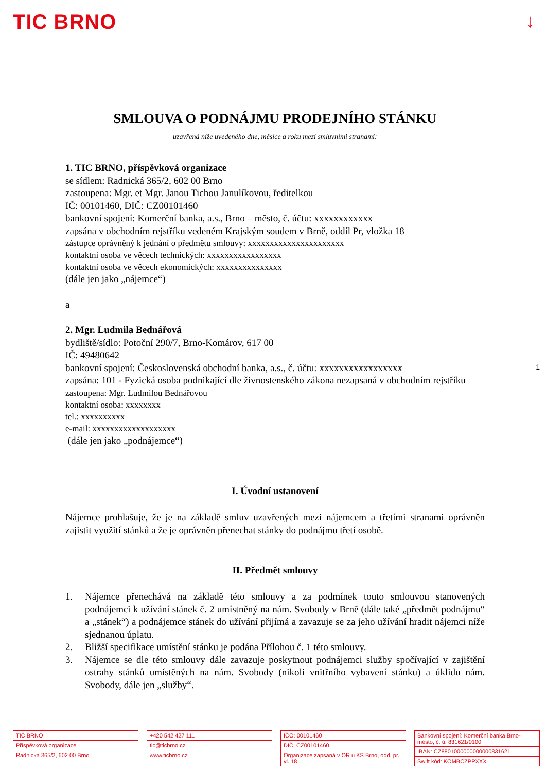TIC BRNO ↓
SMLOUVA O PODNÁJMU PRODEJNÍHO STÁNKU
uzavřená níže uvedeného dne, měsíce a roku mezi smluvními stranami:
1. TIC BRNO, příspěvková organizace
se sídlem: Radnická 365/2, 602 00 Brno
zastoupena: Mgr. et Mgr. Janou Tichou Janulíkovou, ředitelkou
IČ: 00101460, DIČ: CZ00101460
bankovní spojení: Komerční banka, a.s., Brno – město, č. účtu: xxxxxxxxxxxx
zapsána v obchodním rejstříku vedeném Krajským soudem v Brně, oddíl Pr, vložka 18
zástupce oprávněný k jednání o předmětu smlouvy: xxxxxxxxxxxxxxxxxxxxxx
kontaktní osoba ve věcech technických: xxxxxxxxxxxxxxxxx
kontaktní osoba ve věcech ekonomických: xxxxxxxxxxxxxxx
(dále jen jako „nájemce“)
a
2. Mgr. Ludmila Bednářová
bydliště/sídlo: Potoční 290/7, Brno-Komárov, 617 00
IČ: 49480642
bankovní spojení: Československá obchodní banka, a.s., č. účtu: xxxxxxxxxxxxxxxxx
zapsána: 101 - Fyzická osoba podnikající dle živnostenského zákona nezapsaná v obchodním rejstříku
zastoupena: Mgr. Ludmilou Bednářovou
kontaktní osoba: xxxxxxxx
tel.: xxxxxxxxxx
e-mail: xxxxxxxxxxxxxxxxxxx
(dále jen jako „podnájemce“)
I. Úvodní ustanovení
Nájemce prohlašuje, že je na základě smluv uzavřených mezi nájemcem a třetími stranami oprávněn zajistit využití stánků a že je oprávněn přenechat stánky do podnájmu třetí osobě.
II. Předmět smlouvy
1. Nájemce přenechává na základě této smlouvy a za podmínek touto smlouvou stanovených podnájemci k užívání stánek č. 2 umístněný na nám. Svobody v Brně (dále také „předmět podnájmu“ a „stánek“) a podnájemce stánek do užívání přijímá a zavazuje se za jeho užívání hradit nájemci níže sjednanou úplatu.
2. Bližší specifikace umístění stánku je podána Přílohou č. 1 této smlouvy.
3. Nájemce se dle této smlouvy dále zavazuje poskytnout podnájemci služby spočívající v zajištění ostrahy stánků umístěných na nám. Svobody (nikoli vnitřního vybavení stánku) a úklidu nám. Svobody, dále jen „služby“.
1
TIC BRNO
Příspěvková organizace
Radnická 365/2, 602 00 Brno
+420 542 427 111
tic@ticbrno.cz
www.ticbrno.cz
IČO: 00101460
DIČ: CZ00101460
Organizace zapsaná v OR u KS Brno, odd. pr. vl. 18
Bankovní spojení: Komerční banka Brno-město, č. ú. 831621/0100
IBAN: CZ8801000000000000831621
Swift kód: KOMBCZPPXXX